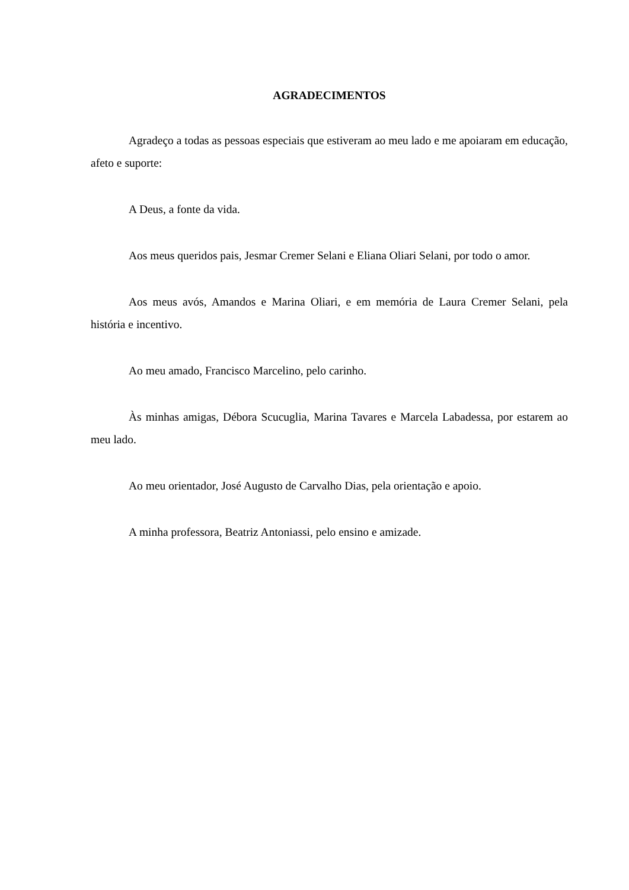AGRADECIMENTOS
Agradeço a todas as pessoas especiais que estiveram ao meu lado e me apoiaram em educação, afeto e suporte:
A Deus, a fonte da vida.
Aos meus queridos pais, Jesmar Cremer Selani e Eliana Oliari Selani, por todo o amor.
Aos meus avós, Amandos e Marina Oliari, e em memória de Laura Cremer Selani, pela história e incentivo.
Ao meu amado, Francisco Marcelino, pelo carinho.
Às minhas amigas, Débora Scucuglia, Marina Tavares e Marcela Labadessa, por estarem ao meu lado.
Ao meu orientador, José Augusto de Carvalho Dias, pela orientação e apoio.
A minha professora, Beatriz Antoniassi, pelo ensino e amizade.